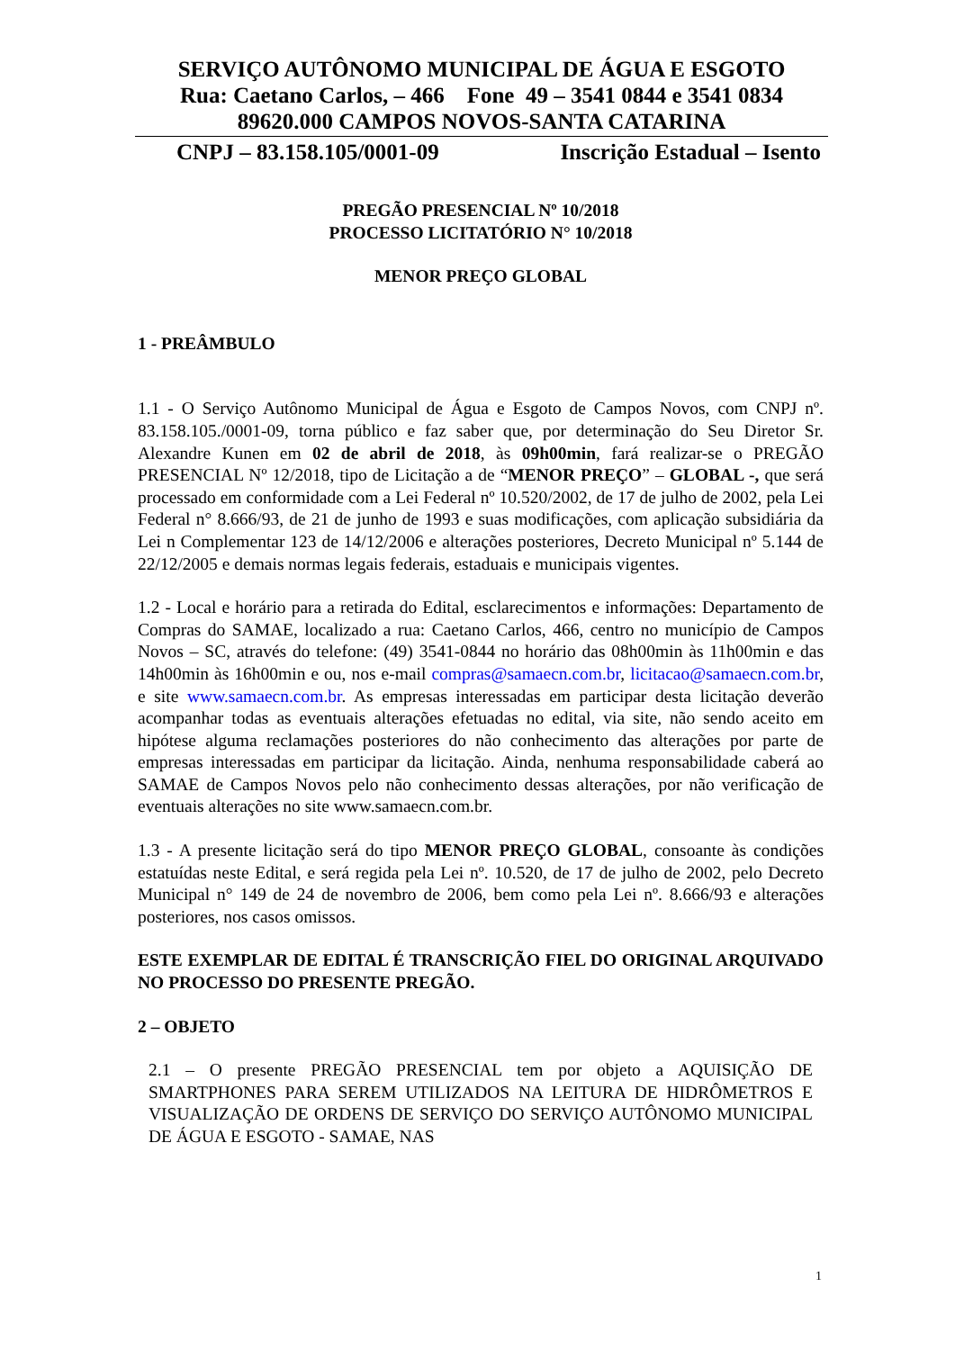SERVIÇO AUTÔNOMO MUNICIPAL DE ÁGUA E ESGOTO
Rua: Caetano Carlos, – 466 Fone 49 – 3541 0844 e 3541 0834
89620.000 CAMPOS NOVOS-SANTA CATARINA
CNPJ – 83.158.105/0001-09 Inscrição Estadual – Isento
PREGÃO PRESENCIAL Nº 10/2018
PROCESSO LICITATÓRIO N° 10/2018
MENOR PREÇO GLOBAL
1 - PREÂMBULO
1.1 - O Serviço Autônomo Municipal de Água e Esgoto de Campos Novos, com CNPJ nº. 83.158.105./0001-09, torna público e faz saber que, por determinação do Seu Diretor Sr. Alexandre Kunen em 02 de abril de 2018, às 09h00min, fará realizar-se o PREGÃO PRESENCIAL Nº 12/2018, tipo de Licitação a de “MENOR PREÇO” – GLOBAL -, que será processado em conformidade com a Lei Federal nº 10.520/2002, de 17 de julho de 2002, pela Lei Federal n° 8.666/93, de 21 de junho de 1993 e suas modificações, com aplicação subsidiária da Lei n Complementar 123 de 14/12/2006 e alterações posteriores, Decreto Municipal nº 5.144 de 22/12/2005 e demais normas legais federais, estaduais e municipais vigentes.
1.2 - Local e horário para a retirada do Edital, esclarecimentos e informações: Departamento de Compras do SAMAE, localizado a rua: Caetano Carlos, 466, centro no município de Campos Novos – SC, através do telefone: (49) 3541-0844 no horário das 08h00min às 11h00min e das 14h00min às 16h00min e ou, nos e-mail compras@samaecn.com.br, licitacao@samaecn.com.br, e site www.samaecn.com.br. As empresas interessadas em participar desta licitação deverão acompanhar todas as eventuais alterações efetuadas no edital, via site, não sendo aceito em hipótese alguma reclamações posteriores do não conhecimento das alterações por parte de empresas interessadas em participar da licitação. Ainda, nenhuma responsabilidade caberá ao SAMAE de Campos Novos pelo não conhecimento dessas alterações, por não verificação de eventuais alterações no site www.samaecn.com.br.
1.3 - A presente licitação será do tipo MENOR PREÇO GLOBAL, consoante às condições estatuídas neste Edital, e será regida pela Lei nº. 10.520, de 17 de julho de 2002, pelo Decreto Municipal n° 149 de 24 de novembro de 2006, bem como pela Lei nº. 8.666/93 e alterações posteriores, nos casos omissos.
ESTE EXEMPLAR DE EDITAL É TRANSCRIÇÃO FIEL DO ORIGINAL ARQUIVADO NO PROCESSO DO PRESENTE PREGÃO.
2 – OBJETO
2.1 – O presente PREGÃO PRESENCIAL tem por objeto a AQUISIÇÃO DE SMARTPHONES PARA SEREM UTILIZADOS NA LEITURA DE HIDRÔMETROS E VISUALIZAÇÃO DE ORDENS DE SERVIÇO DO SERVIÇO AUTÔNOMO MUNICIPAL DE ÁGUA E ESGOTO - SAMAE, NAS
1